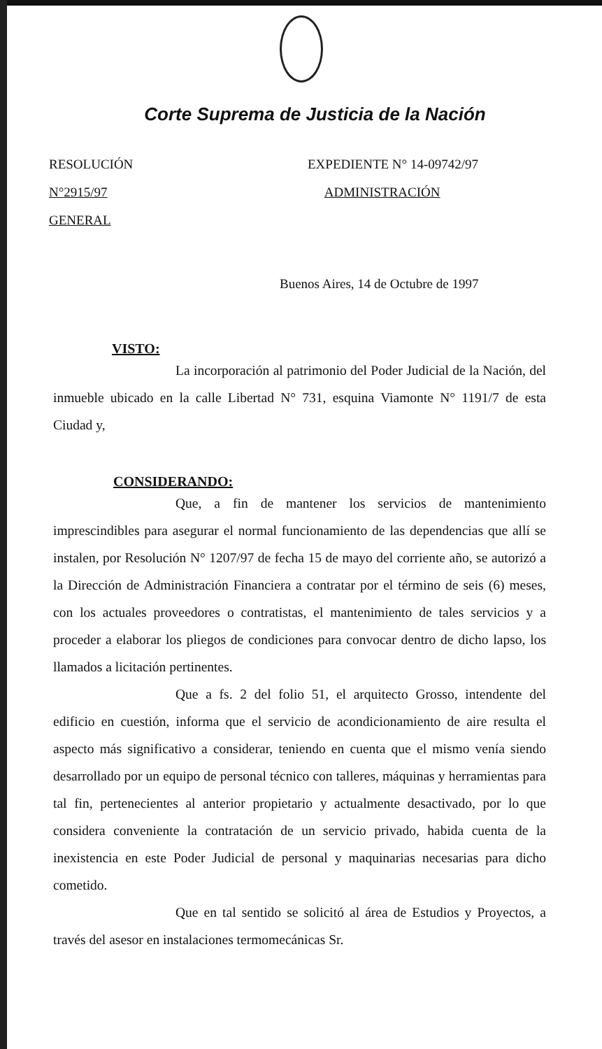Corte Suprema de Justicia de la Nación
RESOLUCIÓN
N°2915/97
GENERAL
EXPEDIENTE N° 14-09742/97
ADMINISTRACIÓN
Buenos Aires, 14 de Octubre de 1997
VISTO:
La incorporación al patrimonio del Poder Judicial de la Nación, del inmueble ubicado en la calle Libertad N° 731, esquina Viamonte N° 1191/7 de esta Ciudad y,
CONSIDERANDO:
Que, a fin de mantener los servicios de mantenimiento imprescindibles para asegurar el normal funcionamiento de las dependencias que allí se instalen, por Resolución N° 1207/97 de fecha 15 de mayo del corriente año, se autorizó a la Dirección de Administración Financiera a contratar por el término de seis (6) meses, con los actuales proveedores o contratistas, el mantenimiento de tales servicios y a proceder a elaborar los pliegos de condiciones para convocar dentro de dicho lapso, los llamados a licitación pertinentes.
Que a fs. 2 del folio 51, el arquitecto Grosso, intendente del edificio en cuestión, informa que el servicio de acondicionamiento de aire resulta el aspecto más significativo a considerar, teniendo en cuenta que el mismo venía siendo desarrollado por un equipo de personal técnico con talleres, máquinas y herramientas para tal fin, pertenecientes al anterior propietario y actualmente desactivado, por lo que considera conveniente la contratación de un servicio privado, habida cuenta de la inexistencia en este Poder Judicial de personal y maquinarias necesarias para dicho cometido.
Que en tal sentido se solicitó al área de Estudios y Proyectos, a través del asesor en instalaciones termomecánicas Sr.